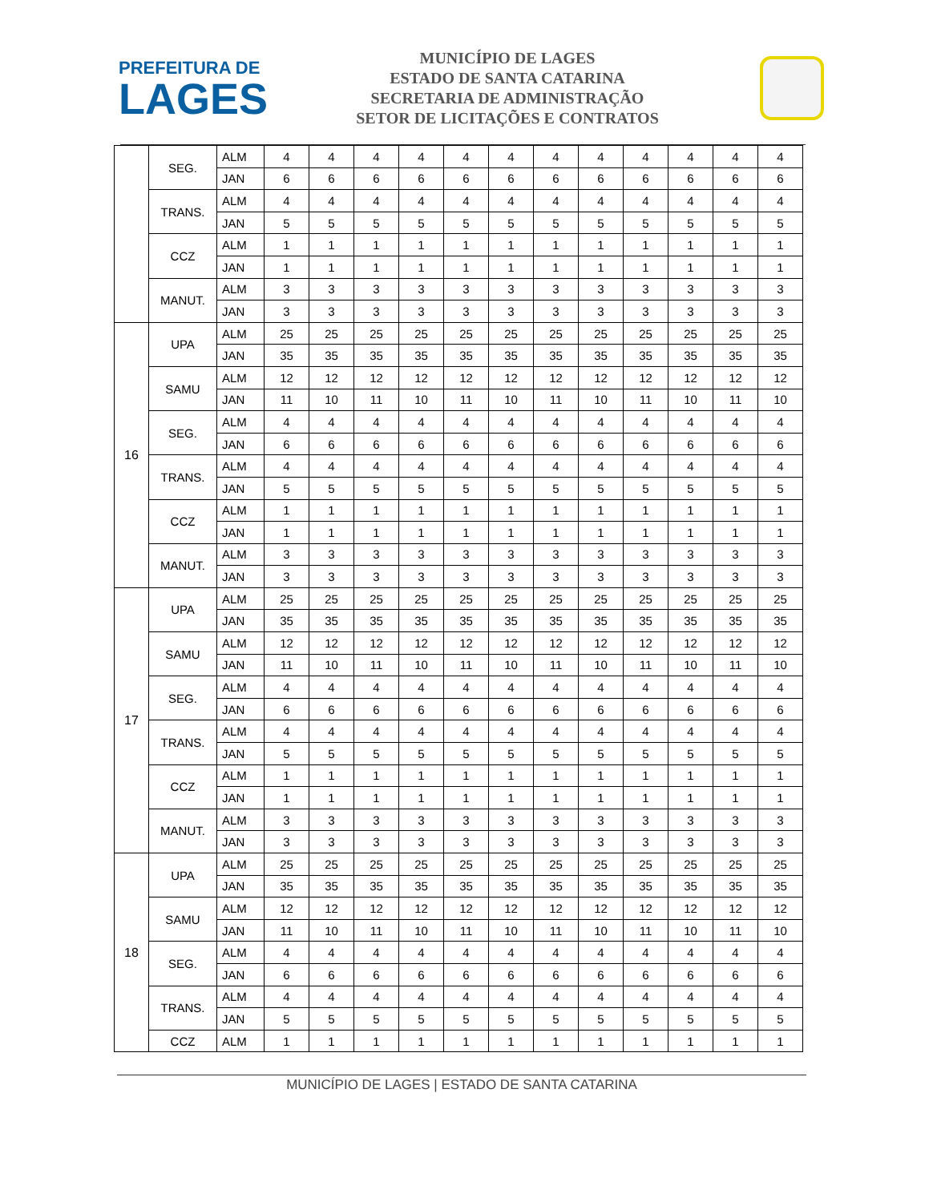PREFEITURA DE
LAGES
MUNICÍPIO DE LAGES
ESTADO DE SANTA CATARINA
SECRETARIA DE ADMINISTRAÇÃO
SETOR DE LICITAÇÕES E CONTRATOS
| | SEG. | ALM | 4 | 4 | 4 | 4 | 4 | 4 | 4 | 4 | 4 | 4 | 4 | 4 |
| | | JAN | 6 | 6 | 6 | 6 | 6 | 6 | 6 | 6 | 6 | 6 | 6 | 6 |
| | TRANS. | ALM | 4 | 4 | 4 | 4 | 4 | 4 | 4 | 4 | 4 | 4 | 4 | 4 |
| | | JAN | 5 | 5 | 5 | 5 | 5 | 5 | 5 | 5 | 5 | 5 | 5 | 5 |
| | CCZ | ALM | 1 | 1 | 1 | 1 | 1 | 1 | 1 | 1 | 1 | 1 | 1 | 1 |
| | | JAN | 1 | 1 | 1 | 1 | 1 | 1 | 1 | 1 | 1 | 1 | 1 | 1 |
| | MANUT. | ALM | 3 | 3 | 3 | 3 | 3 | 3 | 3 | 3 | 3 | 3 | 3 | 3 |
| | | JAN | 3 | 3 | 3 | 3 | 3 | 3 | 3 | 3 | 3 | 3 | 3 | 3 |
| 16 | UPA | ALM | 25 | 25 | 25 | 25 | 25 | 25 | 25 | 25 | 25 | 25 | 25 | 25 |
| | | JAN | 35 | 35 | 35 | 35 | 35 | 35 | 35 | 35 | 35 | 35 | 35 | 35 |
| | SAMU | ALM | 12 | 12 | 12 | 12 | 12 | 12 | 12 | 12 | 12 | 12 | 12 | 12 |
| | | JAN | 11 | 10 | 11 | 10 | 11 | 10 | 11 | 10 | 11 | 10 | 11 | 10 |
| | SEG. | ALM | 4 | 4 | 4 | 4 | 4 | 4 | 4 | 4 | 4 | 4 | 4 | 4 |
| | | JAN | 6 | 6 | 6 | 6 | 6 | 6 | 6 | 6 | 6 | 6 | 6 | 6 |
| | TRANS. | ALM | 4 | 4 | 4 | 4 | 4 | 4 | 4 | 4 | 4 | 4 | 4 | 4 |
| | | JAN | 5 | 5 | 5 | 5 | 5 | 5 | 5 | 5 | 5 | 5 | 5 | 5 |
| | CCZ | ALM | 1 | 1 | 1 | 1 | 1 | 1 | 1 | 1 | 1 | 1 | 1 | 1 |
| | | JAN | 1 | 1 | 1 | 1 | 1 | 1 | 1 | 1 | 1 | 1 | 1 | 1 |
| | MANUT. | ALM | 3 | 3 | 3 | 3 | 3 | 3 | 3 | 3 | 3 | 3 | 3 | 3 |
| | | JAN | 3 | 3 | 3 | 3 | 3 | 3 | 3 | 3 | 3 | 3 | 3 | 3 |
| 17 | UPA | ALM | 25 | 25 | 25 | 25 | 25 | 25 | 25 | 25 | 25 | 25 | 25 | 25 |
| | | JAN | 35 | 35 | 35 | 35 | 35 | 35 | 35 | 35 | 35 | 35 | 35 | 35 |
| | SAMU | ALM | 12 | 12 | 12 | 12 | 12 | 12 | 12 | 12 | 12 | 12 | 12 | 12 |
| | | JAN | 11 | 10 | 11 | 10 | 11 | 10 | 11 | 10 | 11 | 10 | 11 | 10 |
| | SEG. | ALM | 4 | 4 | 4 | 4 | 4 | 4 | 4 | 4 | 4 | 4 | 4 | 4 |
| | | JAN | 6 | 6 | 6 | 6 | 6 | 6 | 6 | 6 | 6 | 6 | 6 | 6 |
| | TRANS. | ALM | 4 | 4 | 4 | 4 | 4 | 4 | 4 | 4 | 4 | 4 | 4 | 4 |
| | | JAN | 5 | 5 | 5 | 5 | 5 | 5 | 5 | 5 | 5 | 5 | 5 | 5 |
| | CCZ | ALM | 1 | 1 | 1 | 1 | 1 | 1 | 1 | 1 | 1 | 1 | 1 | 1 |
| | | JAN | 1 | 1 | 1 | 1 | 1 | 1 | 1 | 1 | 1 | 1 | 1 | 1 |
| | MANUT. | ALM | 3 | 3 | 3 | 3 | 3 | 3 | 3 | 3 | 3 | 3 | 3 | 3 |
| | | JAN | 3 | 3 | 3 | 3 | 3 | 3 | 3 | 3 | 3 | 3 | 3 | 3 |
| 18 | UPA | ALM | 25 | 25 | 25 | 25 | 25 | 25 | 25 | 25 | 25 | 25 | 25 | 25 |
| | | JAN | 35 | 35 | 35 | 35 | 35 | 35 | 35 | 35 | 35 | 35 | 35 | 35 |
| | SAMU | ALM | 12 | 12 | 12 | 12 | 12 | 12 | 12 | 12 | 12 | 12 | 12 | 12 |
| | | JAN | 11 | 10 | 11 | 10 | 11 | 10 | 11 | 10 | 11 | 10 | 11 | 10 |
| | SEG. | ALM | 4 | 4 | 4 | 4 | 4 | 4 | 4 | 4 | 4 | 4 | 4 | 4 |
| | | JAN | 6 | 6 | 6 | 6 | 6 | 6 | 6 | 6 | 6 | 6 | 6 | 6 |
| | TRANS. | ALM | 4 | 4 | 4 | 4 | 4 | 4 | 4 | 4 | 4 | 4 | 4 | 4 |
| | | JAN | 5 | 5 | 5 | 5 | 5 | 5 | 5 | 5 | 5 | 5 | 5 | 5 |
| | CCZ | ALM | 1 | 1 | 1 | 1 | 1 | 1 | 1 | 1 | 1 | 1 | 1 | 1 |
MUNICÍPIO DE LAGES | ESTADO DE SANTA CATARINA